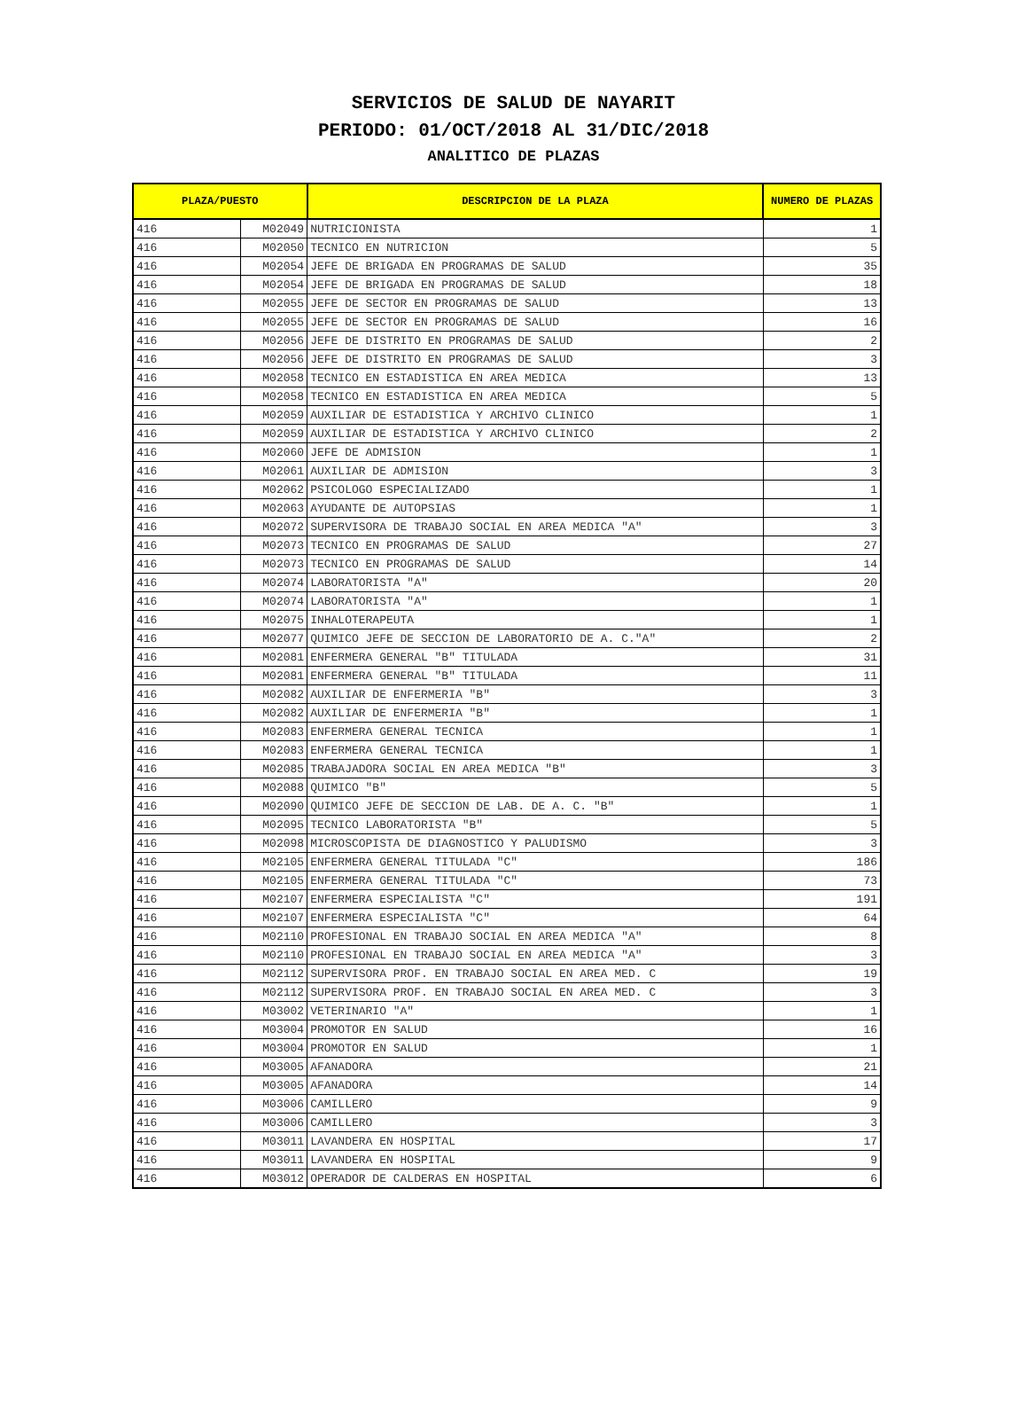SERVICIOS DE SALUD DE NAYARIT
PERIODO: 01/OCT/2018 AL 31/DIC/2018
ANALITICO DE PLAZAS
| PLAZA/PUESTO | | DESCRIPCION DE LA PLAZA | NUMERO DE PLAZAS |
| --- | --- | --- | --- |
| 416 | M02049 | NUTRICIONISTA | 1 |
| 416 | M02050 | TECNICO EN NUTRICION | 5 |
| 416 | M02054 | JEFE DE BRIGADA EN PROGRAMAS DE SALUD | 35 |
| 416 | M02054 | JEFE DE BRIGADA EN PROGRAMAS DE SALUD | 18 |
| 416 | M02055 | JEFE DE SECTOR EN PROGRAMAS DE SALUD | 13 |
| 416 | M02055 | JEFE DE SECTOR EN PROGRAMAS DE SALUD | 16 |
| 416 | M02056 | JEFE DE DISTRITO EN PROGRAMAS DE SALUD | 2 |
| 416 | M02056 | JEFE DE DISTRITO EN PROGRAMAS DE SALUD | 3 |
| 416 | M02058 | TECNICO EN ESTADISTICA EN AREA MEDICA | 13 |
| 416 | M02058 | TECNICO EN ESTADISTICA EN AREA MEDICA | 5 |
| 416 | M02059 | AUXILIAR DE ESTADISTICA Y ARCHIVO CLINICO | 1 |
| 416 | M02059 | AUXILIAR DE ESTADISTICA Y ARCHIVO CLINICO | 2 |
| 416 | M02060 | JEFE DE ADMISION | 1 |
| 416 | M02061 | AUXILIAR DE ADMISION | 3 |
| 416 | M02062 | PSICOLOGO ESPECIALIZADO | 1 |
| 416 | M02063 | AYUDANTE DE AUTOPSIAS | 1 |
| 416 | M02072 | SUPERVISORA DE TRABAJO SOCIAL EN AREA MEDICA "A" | 3 |
| 416 | M02073 | TECNICO EN PROGRAMAS DE SALUD | 27 |
| 416 | M02073 | TECNICO EN PROGRAMAS DE SALUD | 14 |
| 416 | M02074 | LABORATORISTA "A" | 20 |
| 416 | M02074 | LABORATORISTA "A" | 1 |
| 416 | M02075 | INHALOTERAPEUTA | 1 |
| 416 | M02077 | QUIMICO JEFE DE SECCION DE LABORATORIO DE A. C."A" | 2 |
| 416 | M02081 | ENFERMERA GENERAL "B" TITULADA | 31 |
| 416 | M02081 | ENFERMERA GENERAL "B" TITULADA | 11 |
| 416 | M02082 | AUXILIAR DE ENFERMERIA "B" | 3 |
| 416 | M02082 | AUXILIAR DE ENFERMERIA "B" | 1 |
| 416 | M02083 | ENFERMERA GENERAL TECNICA | 1 |
| 416 | M02083 | ENFERMERA GENERAL TECNICA | 1 |
| 416 | M02085 | TRABAJADORA SOCIAL EN AREA MEDICA "B" | 3 |
| 416 | M02088 | QUIMICO "B" | 5 |
| 416 | M02090 | QUIMICO JEFE DE SECCION DE LAB. DE A. C. "B" | 1 |
| 416 | M02095 | TECNICO LABORATORISTA "B" | 5 |
| 416 | M02098 | MICROSCOPISTA DE DIAGNOSTICO Y PALUDISMO | 3 |
| 416 | M02105 | ENFERMERA GENERAL TITULADA "C" | 186 |
| 416 | M02105 | ENFERMERA GENERAL TITULADA "C" | 73 |
| 416 | M02107 | ENFERMERA ESPECIALISTA "C" | 191 |
| 416 | M02107 | ENFERMERA ESPECIALISTA "C" | 64 |
| 416 | M02110 | PROFESIONAL EN TRABAJO SOCIAL EN AREA MEDICA "A" | 8 |
| 416 | M02110 | PROFESIONAL EN TRABAJO SOCIAL EN AREA MEDICA "A" | 3 |
| 416 | M02112 | SUPERVISORA PROF. EN TRABAJO SOCIAL EN AREA MED. C | 19 |
| 416 | M02112 | SUPERVISORA PROF. EN TRABAJO SOCIAL EN AREA MED. C | 3 |
| 416 | M03002 | VETERINARIO "A" | 1 |
| 416 | M03004 | PROMOTOR EN SALUD | 16 |
| 416 | M03004 | PROMOTOR EN SALUD | 1 |
| 416 | M03005 | AFANADORA | 21 |
| 416 | M03005 | AFANADORA | 14 |
| 416 | M03006 | CAMILLERO | 9 |
| 416 | M03006 | CAMILLERO | 3 |
| 416 | M03011 | LAVANDERA EN HOSPITAL | 17 |
| 416 | M03011 | LAVANDERA EN HOSPITAL | 9 |
| 416 | M03012 | OPERADOR DE CALDERAS EN HOSPITAL | 6 |